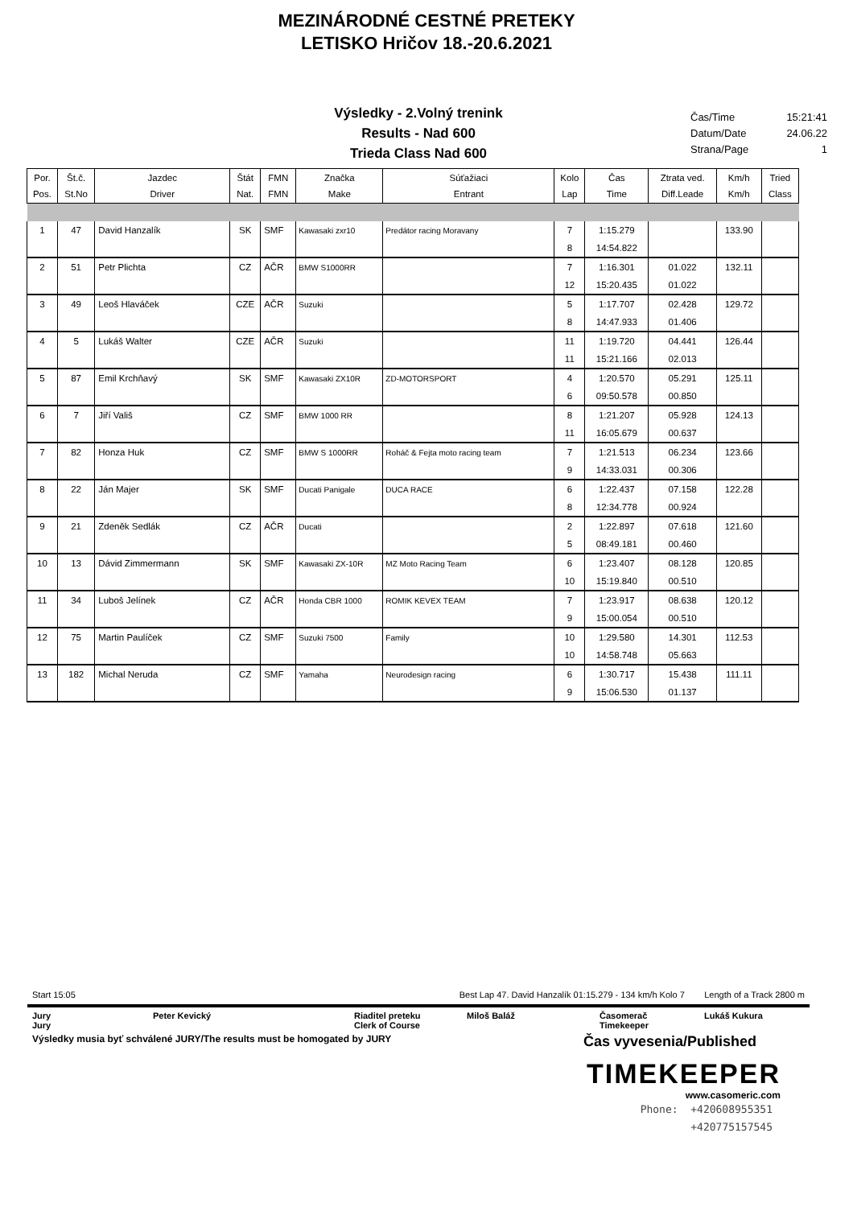MEZINÁRODNÉ CESTNÉ PRETEKY
LETISKO Hričov 18.-20.6.2021
Výsledky - 2.Volný trenink
Results - Nad 600
Trieda Class Nad 600
Čas/Time 15:21:41
Datum/Date 24.06.22
Strana/Page 1
| Por. Pos. | Št.č. St.No | Jazdec Driver | Štát Nat. | FMN FMN | Značka Make | Súťažiaci Entrant | Kolo Lap | Čas Time | Ztrata ved. Diff.Leade | Km/h Km/h | Tried Class |
| --- | --- | --- | --- | --- | --- | --- | --- | --- | --- | --- | --- |
| 1 | 47 | David Hanzalík | SK | SMF | Kawasaki zxr10 | Predátor racing Moravany | 7 | 1:15.279 | | 133.90 | |
| | | | | | | | 8 | 14:54.822 | | | |
| 2 | 51 | Petr Plichta | CZ | AČR | BMW S1000RR | | 7 | 1:16.301 | 01.022 | 132.11 | |
| | | | | | | | 12 | 15:20.435 | 01.022 | | |
| 3 | 49 | Leoš Hlaváček | CZE | AČR | Suzuki | | 5 | 1:17.707 | 02.428 | 129.72 | |
| | | | | | | | 8 | 14:47.933 | 01.406 | | |
| 4 | 5 | Lukáš Walter | CZE | AČR | Suzuki | | 11 | 1:19.720 | 04.441 | 126.44 | |
| | | | | | | | 11 | 15:21.166 | 02.013 | | |
| 5 | 87 | Emil Krchňavý | SK | SMF | Kawasaki ZX10R | ZD-MOTORSPORT | 4 | 1:20.570 | 05.291 | 125.11 | |
| | | | | | | | 6 | 09:50.578 | 00.850 | | |
| 6 | 7 | Jiří Vališ | CZ | SMF | BMW 1000 RR | | 8 | 1:21.207 | 05.928 | 124.13 | |
| | | | | | | | 11 | 16:05.679 | 00.637 | | |
| 7 | 82 | Honza Huk | CZ | SMF | BMW S 1000RR | Roháč & Fejta moto racing team | 7 | 1:21.513 | 06.234 | 123.66 | |
| | | | | | | | 9 | 14:33.031 | 00.306 | | |
| 8 | 22 | Ján Majer | SK | SMF | Ducati Panigale | DUCA RACE | 6 | 1:22.437 | 07.158 | 122.28 | |
| | | | | | | | 8 | 12:34.778 | 00.924 | | |
| 9 | 21 | Zdeněk Sedlák | CZ | AČR | Ducati | | 2 | 1:22.897 | 07.618 | 121.60 | |
| | | | | | | | 5 | 08:49.181 | 00.460 | | |
| 10 | 13 | Dávid Zimmermann | SK | SMF | Kawasaki ZX-10R | MZ Moto Racing Team | 6 | 1:23.407 | 08.128 | 120.85 | |
| | | | | | | | 10 | 15:19.840 | 00.510 | | |
| 11 | 34 | Luboš Jelínek | CZ | AČR | Honda CBR 1000 | ROMIK KEVEX TEAM | 7 | 1:23.917 | 08.638 | 120.12 | |
| | | | | | | | 9 | 15:00.054 | 00.510 | | |
| 12 | 75 | Martin Paulíček | CZ | SMF | Suzuki 7500 | Family | 10 | 1:29.580 | 14.301 | 112.53 | |
| | | | | | | | 10 | 14:58.748 | 05.663 | | |
| 13 | 182 | Michal Neruda | CZ | SMF | Yamaha | Neurodesign racing | 6 | 1:30.717 | 15.438 | 111.11 | |
| | | | | | | | 9 | 15:06.530 | 01.137 | | |
Start 15:05 Best Lap 47. David Hanzalík 01:15.279 - 134 km/h Kolo 7 Length of a Track 2800 m
Jury Peter Kevický Riaditel preteku Miloš Baláž Časomerač Lukáš Kukura Jury Clerk of Course Timekeeper
Výsledky musia byť schválené JURY/The results must be homogated by JURY Čas vyvesenia/Published
TIMEKEEPER
www.casomeric.com
Phone: +420608955351
+420775157545